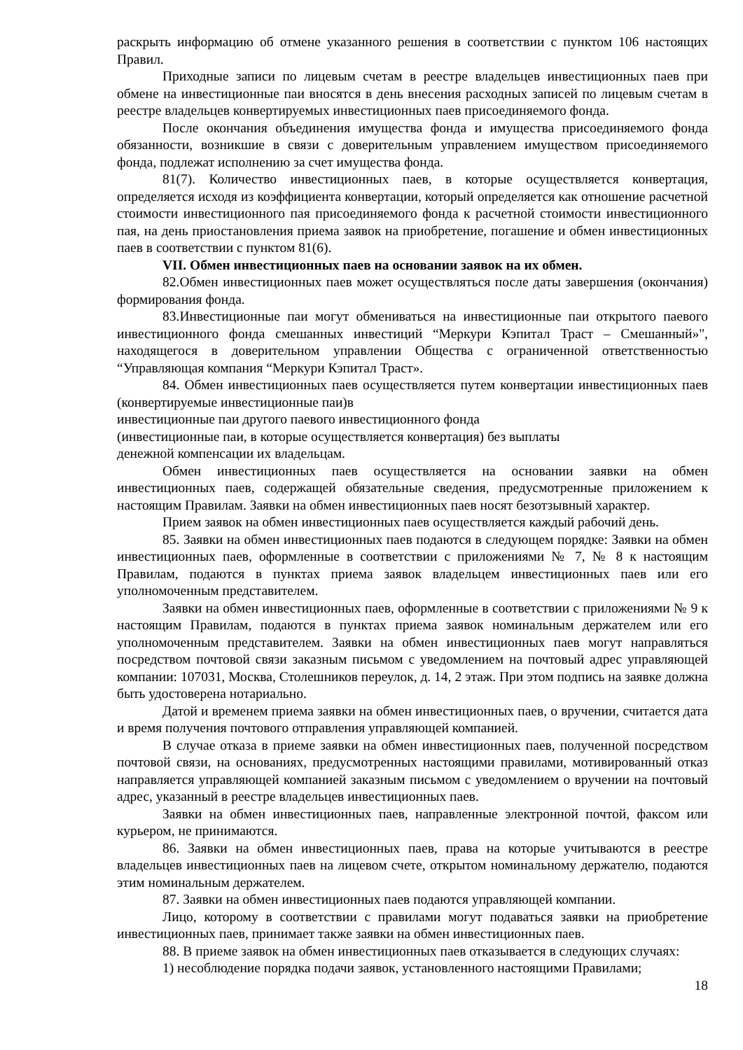раскрыть информацию об отмене указанного решения в соответствии с пунктом 106 настоящих Правил.
Приходные записи по лицевым счетам в реестре владельцев инвестиционных паев при обмене на инвестиционные паи вносятся в день внесения расходных записей по лицевым счетам в реестре владельцев конвертируемых инвестиционных паев присоединяемого фонда.
После окончания объединения имущества фонда и имущества присоединяемого фонда обязанности, возникшие в связи с доверительным управлением имуществом присоединяемого фонда, подлежат исполнению за счет имущества фонда.
81(7). Количество инвестиционных паев, в которые осуществляется конвертация, определяется исходя из коэффициента конвертации, который определяется как отношение расчетной стоимости инвестиционного пая присоединяемого фонда к расчетной стоимости инвестиционного пая, на день приостановления приема заявок на приобретение, погашение и обмен инвестиционных паев в соответствии с пунктом 81(6).
VII. Обмен инвестиционных паев на основании заявок на их обмен.
82.Обмен инвестиционных паев может осуществляться после даты завершения (окончания) формирования фонда.
83.Инвестиционные паи могут обмениваться на инвестиционные паи открытого паевого инвестиционного фонда смешанных инвестиций “Меркури Кэпитал Траст – Смешанный»", находящегося в доверительном управлении Общества с ограниченной ответственностью “Управляющая компания “Меркури Кэпитал Траст».
84. Обмен инвестиционных паев осуществляется путем конвертации инвестиционных паев (конвертируемые инвестиционные паи)в
инвестиционные паи другого паевого инвестиционного фонда
(инвестиционные паи, в которые осуществляется конвертация) без выплаты
денежной компенсации их владельцам.
Обмен инвестиционных паев осуществляется на основании заявки на обмен инвестиционных паев, содержащей обязательные сведения, предусмотренные приложением к настоящим Правилам. Заявки на обмен инвестиционных паев носят безотзывный характер.
Прием заявок на обмен инвестиционных паев осуществляется каждый рабочий день.
85. Заявки на обмен инвестиционных паев подаются в следующем порядке: Заявки на обмен инвестиционных паев, оформленные в соответствии с приложениями № 7, № 8 к настоящим Правилам, подаются в пунктах приема заявок владельцем инвестиционных паев или его уполномоченным представителем.
Заявки на обмен инвестиционных паев, оформленные в соответствии с приложениями № 9 к настоящим Правилам, подаются в пунктах приема заявок номинальным держателем или его уполномоченным представителем. Заявки на обмен инвестиционных паев могут направляться посредством почтовой связи заказным письмом с уведомлением на почтовый адрес управляющей компании: 107031, Москва, Столешников переулок, д. 14, 2 этаж. При этом подпись на заявке должна быть удостоверена нотариально.
Датой и временем приема заявки на обмен инвестиционных паев, о вручении, считается дата и время получения почтового отправления управляющей компанией.
В случае отказа в приеме заявки на обмен инвестиционных паев, полученной посредством почтовой связи, на основаниях, предусмотренных настоящими правилами, мотивированный отказ направляется управляющей компанией заказным письмом с уведомлением о вручении на почтовый адрес, указанный в реестре владельцев инвестиционных паев.
Заявки на обмен инвестиционных паев, направленные электронной почтой, факсом или курьером, не принимаются.
86. Заявки на обмен инвестиционных паев, права на которые учитываются в реестре владельцев инвестиционных паев на лицевом счете, открытом номинальному держателю, подаются этим номинальным держателем.
87. Заявки на обмен инвестиционных паев подаются управляющей компании.
Лицо, которому в соответствии с правилами могут подаваться заявки на приобретение инвестиционных паев, принимает также заявки на обмен инвестиционных паев.
88. В приеме заявок на обмен инвестиционных паев отказывается в следующих случаях:
1) несоблюдение порядка подачи заявок, установленного настоящими Правилами;
18